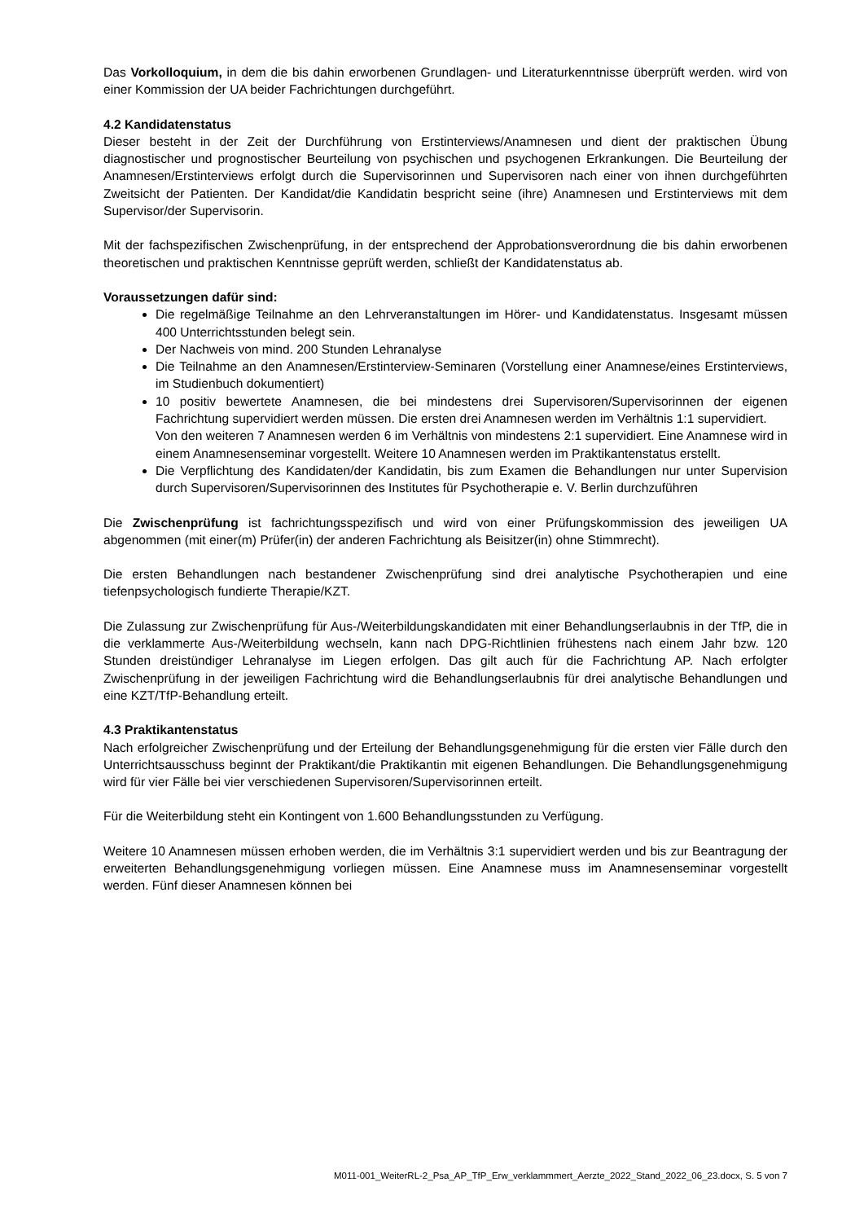Das Vorkolloquium, in dem die bis dahin erworbenen Grundlagen- und Literaturkenntnisse überprüft werden. wird von einer Kommission der UA beider Fachrichtungen durchgeführt.
4.2 Kandidatenstatus
Dieser besteht in der Zeit der Durchführung von Erstinterviews/Anamnesen und dient der praktischen Übung diagnostischer und prognostischer Beurteilung von psychischen und psychogenen Erkrankungen. Die Beurteilung der Anamnesen/Erstinterviews erfolgt durch die Supervisorinnen und Supervisoren nach einer von ihnen durchgeführten Zweitsicht der Patienten. Der Kandidat/die Kandidatin bespricht seine (ihre) Anamnesen und Erstinterviews mit dem Supervisor/der Supervisorin.
Mit der fachspezifischen Zwischenprüfung, in der entsprechend der Approbationsverordnung die bis dahin erworbenen theoretischen und praktischen Kenntnisse geprüft werden, schließt der Kandidatenstatus ab.
Voraussetzungen dafür sind:
Die regelmäßige Teilnahme an den Lehrveranstaltungen im Hörer- und Kandidatenstatus. Insgesamt müssen 400 Unterrichtsstunden belegt sein.
Der Nachweis von mind. 200 Stunden Lehranalyse
Die Teilnahme an den Anamnesen/Erstinterview-Seminaren (Vorstellung einer Anamnese/eines Erstinterviews, im Studienbuch dokumentiert)
10 positiv bewertete Anamnesen, die bei mindestens drei Supervisoren/Supervisorinnen der eigenen Fachrichtung supervidiert werden müssen. Die ersten drei Anamnesen werden im Verhältnis 1:1 supervidiert.
Von den weiteren 7 Anamnesen werden 6 im Verhältnis von mindestens 2:1 supervidiert. Eine Anamnese wird in einem Anamnesenseminar vorgestellt. Weitere 10 Anamnesen werden im Praktikantenstatus erstellt.
Die Verpflichtung des Kandidaten/der Kandidatin, bis zum Examen die Behandlungen nur unter Supervision durch Supervisoren/Supervisorinnen des Institutes für Psychotherapie e. V. Berlin durchzuführen
Die Zwischenprüfung ist fachrichtungsspezifisch und wird von einer Prüfungskommission des jeweiligen UA abgenommen (mit einer(m) Prüfer(in) der anderen Fachrichtung als Beisitzer(in) ohne Stimmrecht).
Die ersten Behandlungen nach bestandener Zwischenprüfung sind drei analytische Psychotherapien und eine tiefenpsychologisch fundierte Therapie/KZT.
Die Zulassung zur Zwischenprüfung für Aus-/Weiterbildungskandidaten mit einer Behandlungserlaubnis in der TfP, die in die verklammerte Aus-/Weiterbildung wechseln, kann nach DPG-Richtlinien frühestens nach einem Jahr bzw. 120 Stunden dreistündiger Lehranalyse im Liegen erfolgen. Das gilt auch für die Fachrichtung AP. Nach erfolgter Zwischenprüfung in der jeweiligen Fachrichtung wird die Behandlungserlaubnis für drei analytische Behandlungen und eine KZT/TfP-Behandlung erteilt.
4.3 Praktikantenstatus
Nach erfolgreicher Zwischenprüfung und der Erteilung der Behandlungsgenehmigung für die ersten vier Fälle durch den Unterrichtsausschuss beginnt der Praktikant/die Praktikantin mit eigenen Behandlungen. Die Behandlungsgenehmigung wird für vier Fälle bei vier verschiedenen Supervisoren/Supervisorinnen erteilt.
Für die Weiterbildung steht ein Kontingent von 1.600 Behandlungsstunden zu Verfügung.
Weitere 10 Anamnesen müssen erhoben werden, die im Verhältnis 3:1 supervidiert werden und bis zur Beantragung der erweiterten Behandlungsgenehmigung vorliegen müssen. Eine Anamnese muss im Anamnesenseminar vorgestellt werden. Fünf dieser Anamnesen können bei
M011-001_WeiterRL-2_Psa_AP_TfP_Erw_verklammmert_Aerzte_2022_Stand_2022_06_23.docx, S. 5 von 7